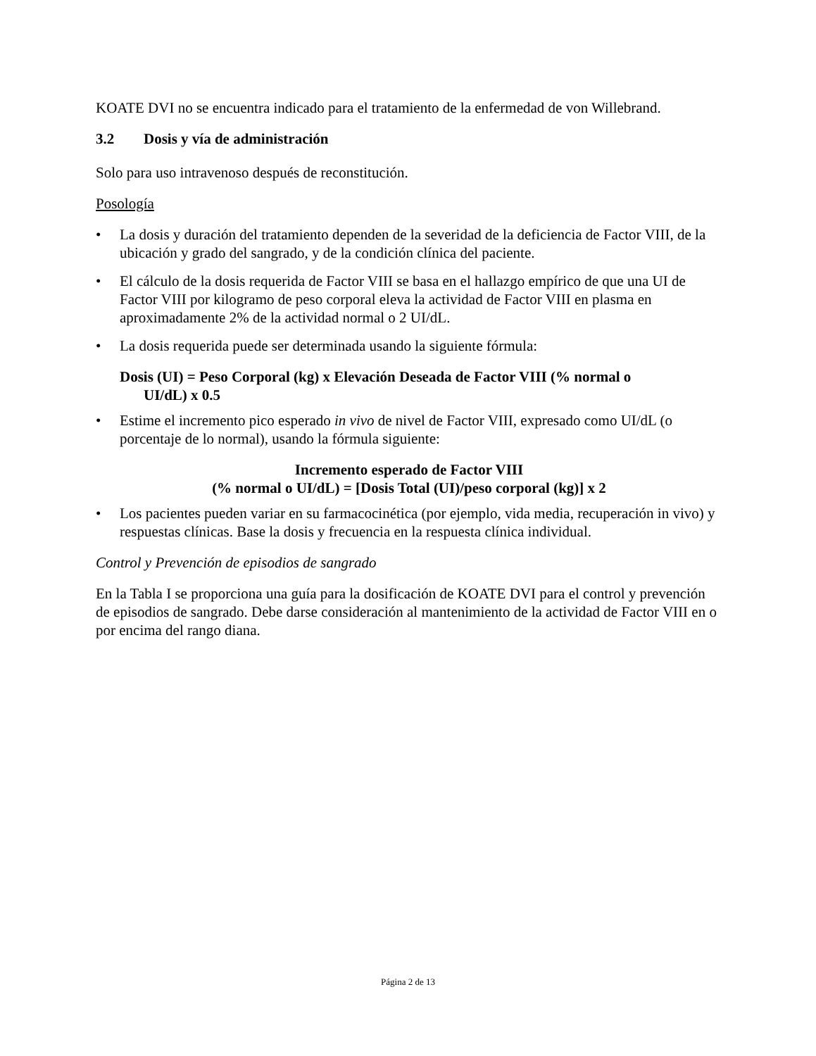KOATE DVI no se encuentra indicado para el tratamiento de la enfermedad de von Willebrand.
3.2 Dosis y vía de administración
Solo para uso intravenoso después de reconstitución.
Posología
• La dosis y duración del tratamiento dependen de la severidad de la deficiencia de Factor VIII, de la ubicación y grado del sangrado, y de la condición clínica del paciente.
• El cálculo de la dosis requerida de Factor VIII se basa en el hallazgo empírico de que una UI de Factor VIII por kilogramo de peso corporal eleva la actividad de Factor VIII en plasma en aproximadamente 2% de la actividad normal o 2 UI/dL.
• La dosis requerida puede ser determinada usando la siguiente fórmula:
Dosis (UI) = Peso Corporal (kg) x Elevación Deseada de Factor VIII (% normal o
UI/dL) x 0.5
• Estime el incremento pico esperado in vivo de nivel de Factor VIII, expresado como UI/dL (o porcentaje de lo normal), usando la fórmula siguiente:
Incremento esperado de Factor VIII
(% normal o UI/dL) = [Dosis Total (UI)/peso corporal (kg)] x 2
• Los pacientes pueden variar en su farmacocinética (por ejemplo, vida media, recuperación in vivo) y respuestas clínicas. Base la dosis y frecuencia en la respuesta clínica individual.
Control y Prevención de episodios de sangrado
En la Tabla I se proporciona una guía para la dosificación de KOATE DVI para el control y prevención de episodios de sangrado. Debe darse consideración al mantenimiento de la actividad de Factor VIII en o por encima del rango diana.
Página 2 de 13